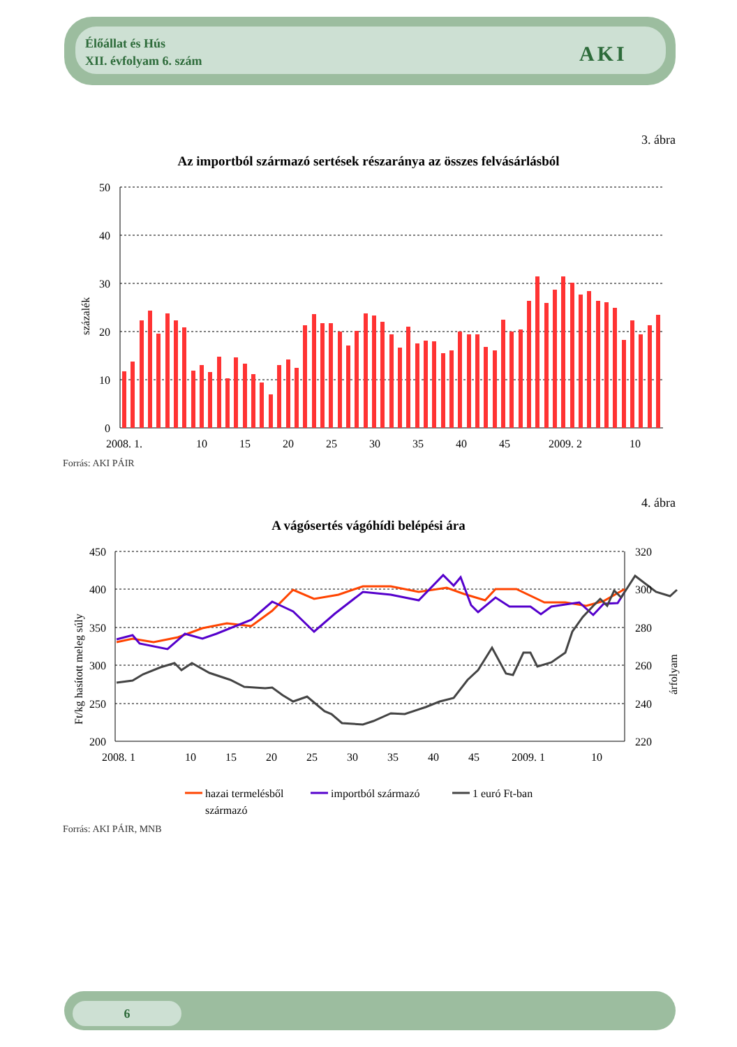Élőállat és Hús
XII. évfolyam 6. szám
AKI
3. ábra
Az importból származó sertések részaránya az összes felvásárlásból
50
40
30
20
10
0
százalék
2008. 1.
10
15
20
25
30
35
40
45
2009. 2
10
Forrás: AKI PÁIR
4. ábra
A vágósertés vágóhídi belépési ára
450
400
350
300
250
200
320
300
280
260
240
220
Ft/kg hasított meleg súly
árfolyam
2008. 1
10
15
20
25
30
35
40
45
2009. 1
10
hazai termelésből
származó
importból származó
1 euró Ft-ban
Forrás: AKI PÁIR, MNB
6